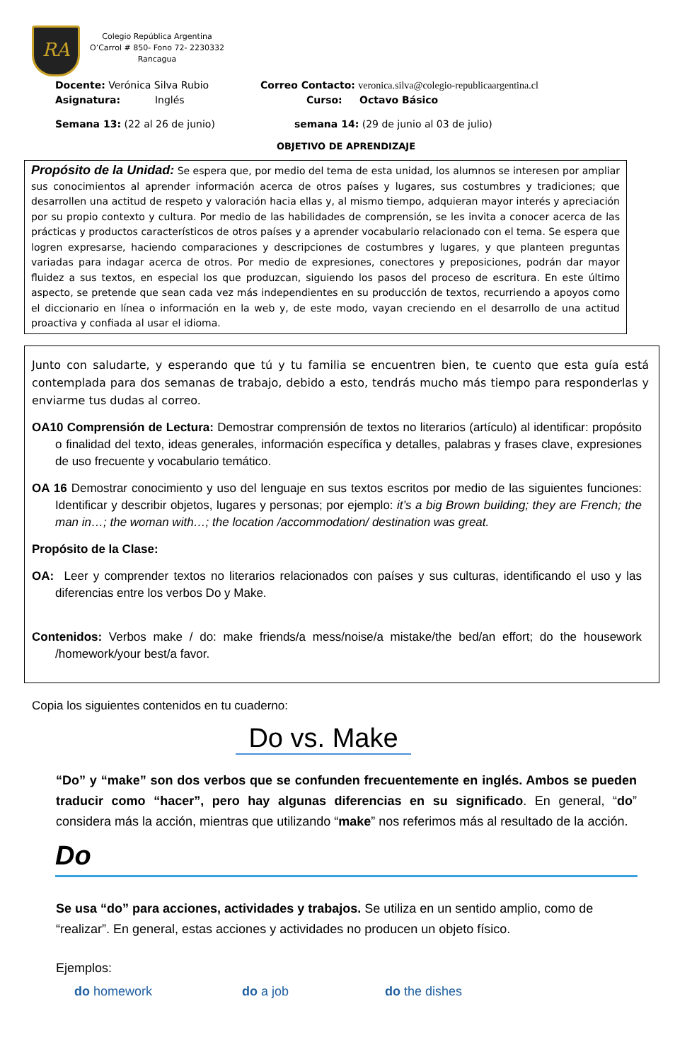RA
Colegio República Argentina
O’Carrol # 850- Fono 72- 2230332
Rancagua
Docente: Verónica Silva Rubio Correo Contacto: veronica.silva@colegio-republicaargentina.cl
Asignatura: Inglés Curso: Octavo Básico
Semana 13: (22 al 26 de junio) semana 14: (29 de junio al 03 de julio)
OBJETIVO DE APRENDIZAJE
Propósito de la Unidad: Se espera que, por medio del tema de esta unidad, los alumnos se interesen por ampliar sus conocimientos al aprender información acerca de otros países y lugares, sus costumbres y tradiciones; que desarrollen una actitud de respeto y valoración hacia ellas y, al mismo tiempo, adquieran mayor interés y apreciación por su propio contexto y cultura. Por medio de las habilidades de comprensión, se les invita a conocer acerca de las prácticas y productos característicos de otros países y a aprender vocabulario relacionado con el tema. Se espera que logren expresarse, haciendo comparaciones y descripciones de costumbres y lugares, y que planteen preguntas variadas para indagar acerca de otros. Por medio de expresiones, conectores y preposiciones, podrán dar mayor fluidez a sus textos, en especial los que produzcan, siguiendo los pasos del proceso de escritura. En este último aspecto, se pretende que sean cada vez más independientes en su producción de textos, recurriendo a apoyos como el diccionario en línea o información en la web y, de este modo, vayan creciendo en el desarrollo de una actitud proactiva y confiada al usar el idioma.
Junto con saludarte, y esperando que tú y tu familia se encuentren bien, te cuento que esta guía está contemplada para dos semanas de trabajo, debido a esto, tendrás mucho más tiempo para responderlas y enviarme tus dudas al correo.
OA10 Comprensión de Lectura: Demostrar comprensión de textos no literarios (artículo) al identificar: propósito o finalidad del texto, ideas generales, información específica y detalles, palabras y frases clave, expresiones de uso frecuente y vocabulario temático.
OA 16 Demostrar conocimiento y uso del lenguaje en sus textos escritos por medio de las siguientes funciones: Identificar y describir objetos, lugares y personas; por ejemplo: it’s a big Brown building; they are French; the man in…; the woman with…; the location /accommodation/ destination was great.
Propósito de la Clase:
OA: Leer y comprender textos no literarios relacionados con países y sus culturas, identificando el uso y las diferencias entre los verbos Do y Make.
Contenidos: Verbos make / do: make friends/a mess/noise/a mistake/the bed/an effort; do the housework /homework/your best/a favor.
Copia los siguientes contenidos en tu cuaderno:
Do vs. Make
“Do” y “make” son dos verbos que se confunden frecuentemente en inglés. Ambos se pueden traducir como “hacer”, pero hay algunas diferencias en su significado. En general, “do” considera más la acción, mientras que utilizando “make” nos referimos más al resultado de la acción.
Do
Se usa “do” para acciones, actividades y trabajos. Se utiliza en un sentido amplio, como de “realizar”. En general, estas acciones y actividades no producen un objeto físico.
Ejemplos:
do homework do a job do the dishes